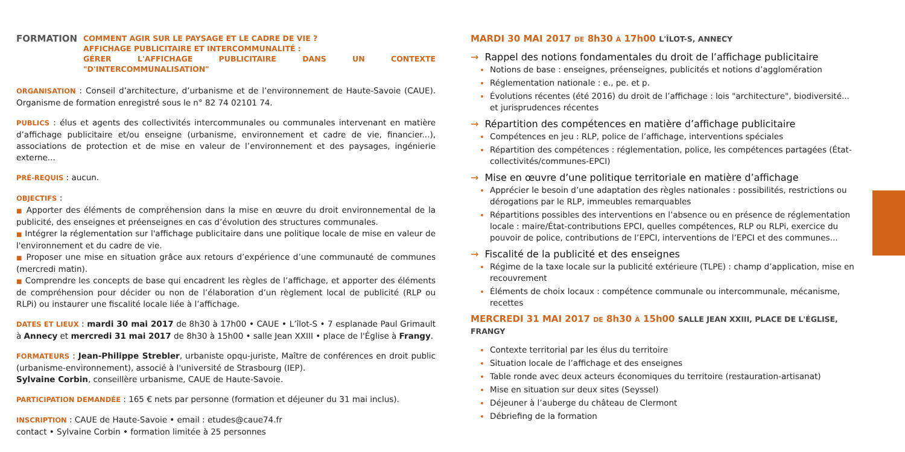FORMATION
COMMENT AGIR SUR LE PAYSAGE ET LE CADRE DE VIE ?
AFFICHAGE PUBLICITAIRE ET INTERCOMMUNALITÉ :
GÉRER L'AFFICHAGE PUBLICITAIRE DANS UN CONTEXTE "D'INTERCOMMUNALISATION"
ORGANISATION : Conseil d’architecture, d’urbanisme et de l’environnement de Haute-Savoie (CAUE). Organisme de formation enregistré sous le n° 82 74 02101 74.
PUBLICS : élus et agents des collectivités intercommunales ou communales intervenant en matière d’affichage publicitaire et/ou enseigne (urbanisme, environnement et cadre de vie, financier...), associations de protection et de mise en valeur de l’environnement et des paysages, ingénierie externe...
PRÉ-REQUIS : aucun.
OBJECTIFS :
■ Apporter des éléments de compréhension dans la mise en œuvre du droit environnemental de la publicité, des enseignes et préenseignes en cas d’évolution des structures communales.
■ Intégrer la réglementation sur l'affichage publicitaire dans une politique locale de mise en valeur de l'environnement et du cadre de vie.
■ Proposer une mise en situation grâce aux retours d’expérience d’une communauté de communes (mercredi matin).
■ Comprendre les concepts de base qui encadrent les règles de l’affichage, et apporter des éléments de compréhension pour décider ou non de l’élaboration d’un règlement local de publicité (RLP ou RLPi) ou instaurer une fiscalité locale liée à l’affichage.
DATES ET LIEUX : mardi 30 mai 2017 de 8h30 à 17h00 • CAUE • L’îlot-S • 7 esplanade Paul Grimault à Annecy et mercredi 31 mai 2017 de 8h30 à 15h00 • salle Jean XXIII • place de l'Église à Frangy.
FORMATEURS : Jean-Philippe Strebler, urbaniste opqu-juriste, Maître de conférences en droit public (urbanisme-environnement), associé à l'université de Strasbourg (IEP).
Sylvaine Corbin, conseillère urbanisme, CAUE de Haute-Savoie.
PARTICIPATION DEMANDÉE : 165 € nets par personne (formation et déjeuner du 31 mai inclus).
INSCRIPTION : CAUE de Haute-Savoie • email : etudes@caue74.fr
contact • Sylvaine Corbin • formation limitée à 25 personnes
MARDI 30 MAI 2017 DE 8h30 À 17h00 L'ÎLOT-S, ANNECY
→ Rappel des notions fondamentales du droit de l’affichage publicitaire
Notions de base : enseignes, préenseignes, publicités et notions d’agglomération
Réglementation nationale : e., pe. et p.
Évolutions récentes (été 2016) du droit de l’affichage : lois "architecture", biodiversité... et jurisprudences récentes
→ Répartition des compétences en matière d’affichage publicitaire
Compétences en jeu : RLP, police de l’affichage, interventions spéciales
Répartition des compétences : réglementation, police, les compétences partagées (État-collectivités/communes-EPCI)
→ Mise en œuvre d’une politique territoriale en matière d’affichage
Apprécier le besoin d’une adaptation des règles nationales : possibilités, restrictions ou dérogations par le RLP, immeubles remarquables
Répartitions possibles des interventions en l’absence ou en présence de réglementation locale : maire/État-contributions EPCI, quelles compétences, RLP ou RLPi, exercice du pouvoir de police, contributions de l’EPCI, interventions de l’EPCI et des communes...
→ Fiscalité de la publicité et des enseignes
Régime de la taxe locale sur la publicité extérieure (TLPE) : champ d’application, mise en recouvrement
Éléments de choix locaux : compétence communale ou intercommunale, mécanisme, recettes
MERCREDI 31 MAI 2017 DE 8h30 À 15h00 SALLE JEAN XXIII, PLACE DE L'ÉGLISE, FRANGY
Contexte territorial par les élus du territoire
Situation locale de l’affichage et des enseignes
Table ronde avec deux acteurs économiques du territoire (restauration-artisanat)
Mise en situation sur deux sites (Seyssel)
Déjeuner à l’auberge du château de Clermont
Débriefing de la formation